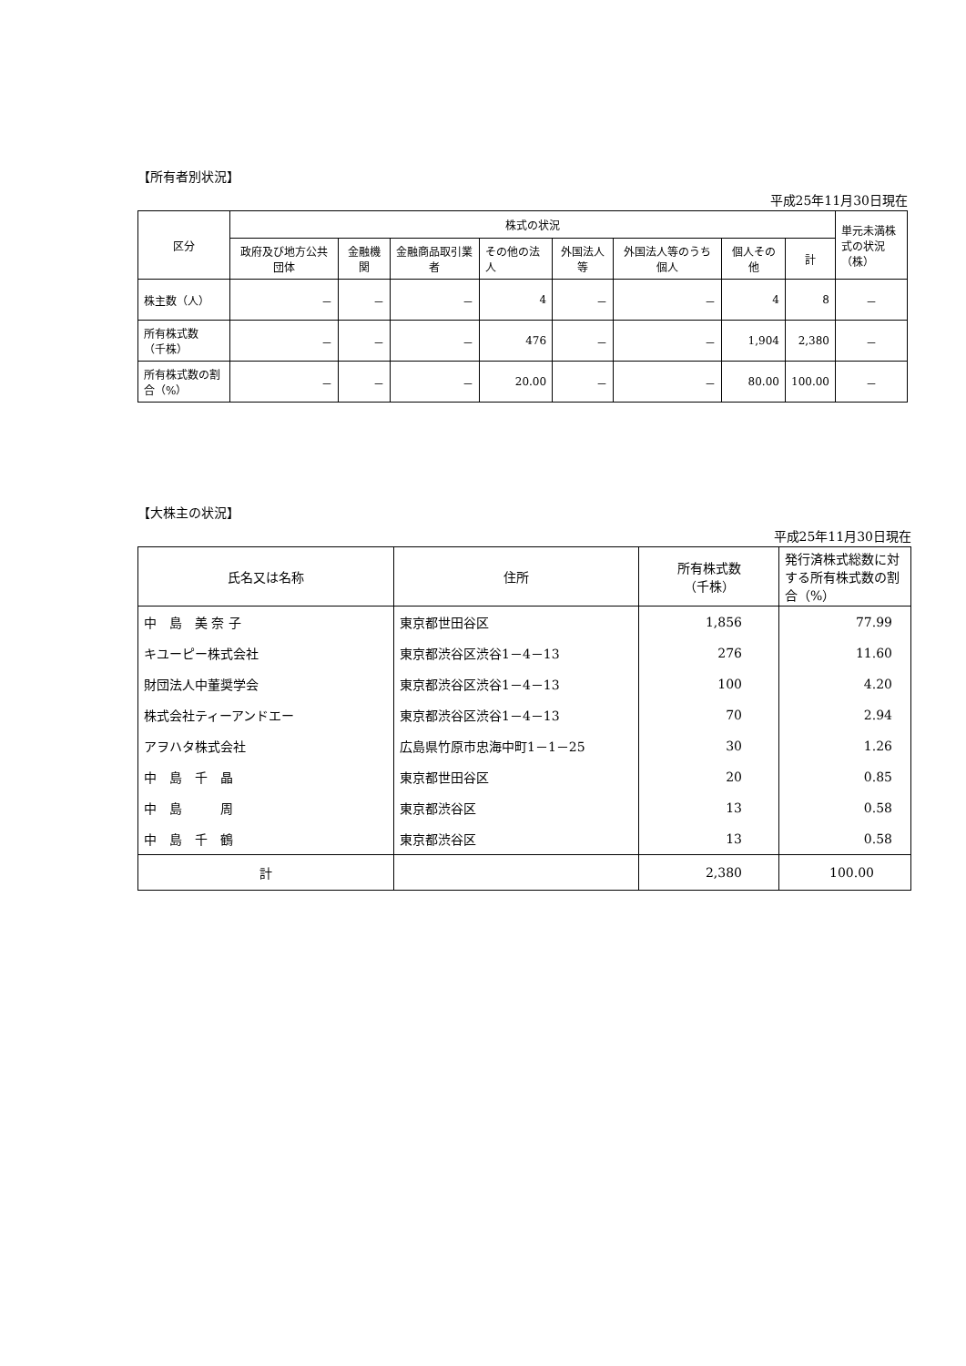【所有者別状況】
平成25年11月30日現在
| 区分 | 株式の状況 | | | | | | | | 単元未満株式の状況（株） |
| --- | --- | --- | --- | --- | --- | --- | --- | --- | --- |
| | 政府及び地方公共団体 | 金融機関 | 金融商品取引業者 | その他の法人 | 外国法人等 | 外国法人等のうち個人 | 個人その他 | 計 | |
| 株主数（人） | － | － | － | 4 | － | － | 4 | 8 | － |
| 所有株式数 （千株） | － | － | － | 476 | － | － | 1,904 | 2,380 | － |
| 所有株式数の割合（%） | － | － | － | 20.00 | － | － | 80.00 | 100.00 | － |
【大株主の状況】
平成25年11月30日現在
| 氏名又は名称 | 住所 | 所有株式数 （千株） | 発行済株式総数に対する所有株式数の割合（%） |
| --- | --- | --- | --- |
| 中 島 美 奈 子 | 東京都世田谷区 | 1,856 | 77.99 |
| キユーピー株式会社 | 東京都渋谷区渋谷1－4－13 | 276 | 11.60 |
| 財団法人中董奨学会 | 東京都渋谷区渋谷1－4－13 | 100 | 4.20 |
| 株式会社ティーアンドエー | 東京都渋谷区渋谷1－4－13 | 70 | 2.94 |
| アヲハタ株式会社 | 広島県竹原市忠海中町1－1－25 | 30 | 1.26 |
| 中 島 千 晶 | 東京都世田谷区 | 20 | 0.85 |
| 中 島 周 | 東京都渋谷区 | 13 | 0.58 |
| 中 島 千 鶴 | 東京都渋谷区 | 13 | 0.58 |
| 計 | | 2,380 | 100.00 |